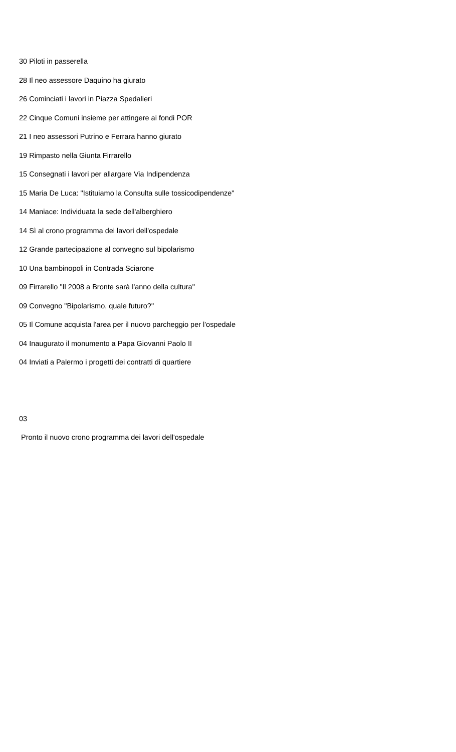30 Piloti in passerella
28 Il neo assessore Daquino ha giurato
26 Cominciati i lavori in Piazza Spedalieri
22 Cinque Comuni insieme per attingere ai fondi POR
21 I neo assessori Putrino e Ferrara hanno giurato
19 Rimpasto nella Giunta Firrarello
15 Consegnati i lavori per allargare Via Indipendenza
15 Maria De Luca: "Istituiamo la Consulta sulle tossicodipendenze"
14 Maniace: Individuata la sede dell'alberghiero
14 Sì al crono programma dei lavori dell'ospedale
12 Grande partecipazione al convegno sul bipolarismo
10 Una bambinopoli in Contrada Sciarone
09 Firrarello "Il 2008 a Bronte sarà l'anno della cultura"
09 Convegno "Bipolarismo, quale futuro?"
05 Il Comune acquista l'area per il nuovo parcheggio per l'ospedale
04 Inaugurato il monumento a Papa Giovanni Paolo II
04 Inviati a Palermo i progetti dei contratti di quartiere
03
Pronto il nuovo crono programma dei lavori dell'ospedale